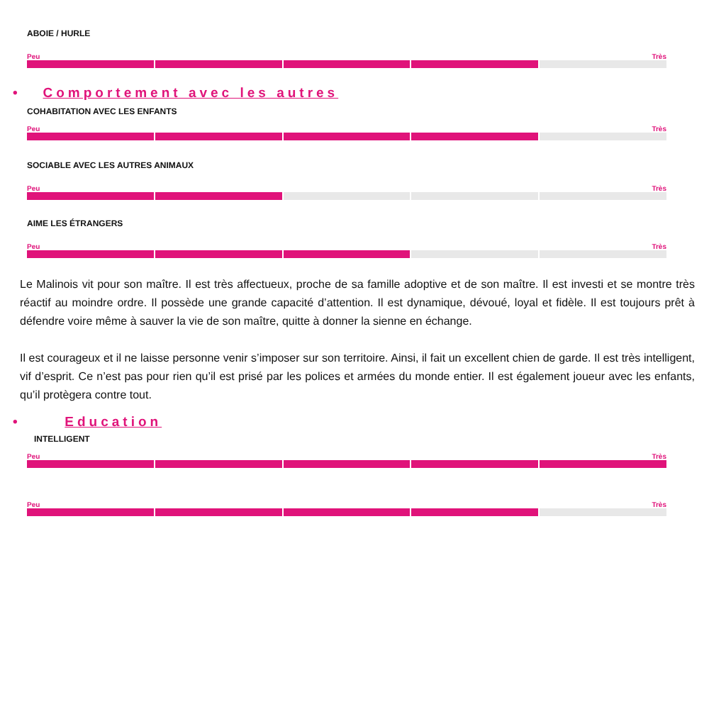ABOIE / HURLE
Peu Très
• Comportement avec les autres
COHABITATION AVEC LES ENFANTS
Peu Très
SOCIABLE AVEC LES AUTRES ANIMAUX
Peu Très
AIME LES ÉTRANGERS
Peu Très
Le Malinois vit pour son maître. Il est très affectueux, proche de sa famille adoptive et de son maître. Il est investi et se montre très réactif au moindre ordre. Il possède une grande capacité d’attention. Il est dynamique, dévoué, loyal et fidèle. Il est toujours prêt à défendre voire même à sauver la vie de son maître, quitte à donner la sienne en échange.
Il est courageux et il ne laisse personne venir s’imposer sur son territoire. Ainsi, il fait un excellent chien de garde. Il est très intelligent, vif d’esprit. Ce n’est pas pour rien qu’il est prisé par les polices et armées du monde entier. Il est également joueur avec les enfants, qu’il protègera contre tout.
• Education
INTELLIGENT
Peu Très
Peu Très